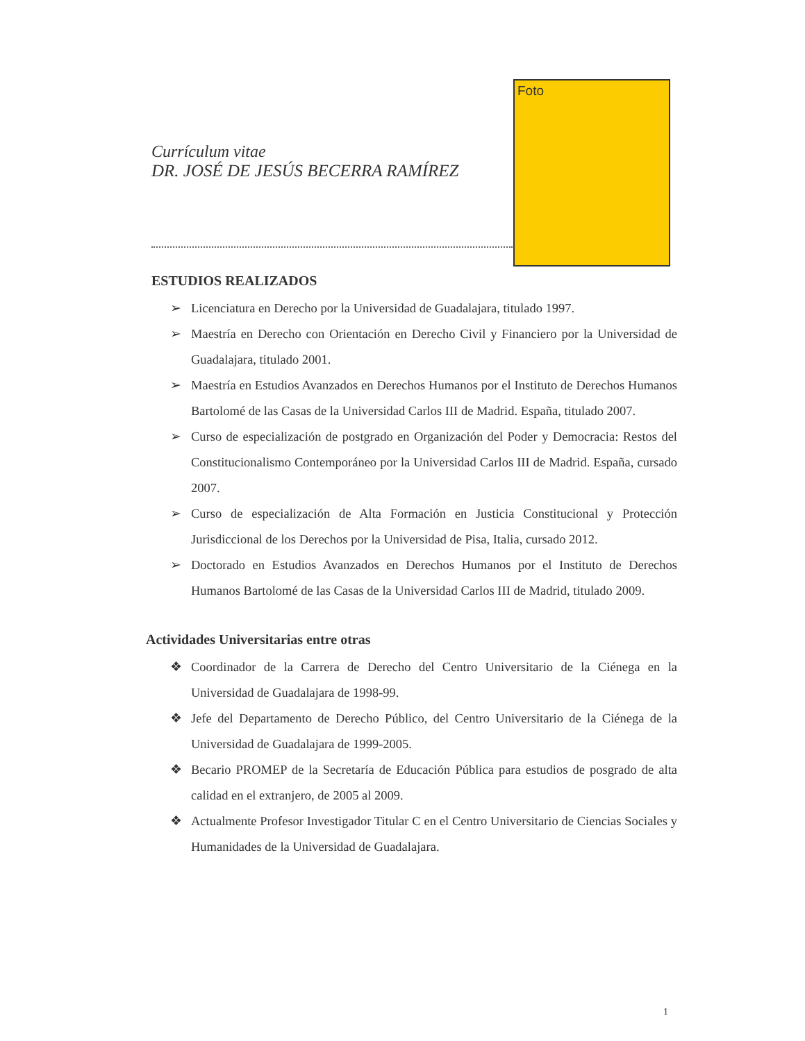Currículum vitae
DR. JOSÉ DE JESÚS BECERRA RAMÍREZ
Foto
ESTUDIOS REALIZADOS
➢ Licenciatura en Derecho por la Universidad de Guadalajara, titulado 1997.
➢ Maestría en Derecho con Orientación en Derecho Civil y Financiero por la Universidad de Guadalajara, titulado 2001.
➢ Maestría en Estudios Avanzados en Derechos Humanos por el Instituto de Derechos Humanos Bartolomé de las Casas de la Universidad Carlos III de Madrid. España, titulado 2007.
➢ Curso de especialización de postgrado en Organización del Poder y Democracia: Restos del Constitucionalismo Contemporáneo por la Universidad Carlos III de Madrid. España, cursado 2007.
➢ Curso de especialización de Alta Formación en Justicia Constitucional y Protección Jurisdiccional de los Derechos por la Universidad de Pisa, Italia, cursado 2012.
➢ Doctorado en Estudios Avanzados en Derechos Humanos por el Instituto de Derechos Humanos Bartolomé de las Casas de la Universidad Carlos III de Madrid, titulado 2009.
Actividades Universitarias entre otras
❖ Coordinador de la Carrera de Derecho del Centro Universitario de la Ciénega en la Universidad de Guadalajara de 1998-99.
❖ Jefe del Departamento de Derecho Público, del Centro Universitario de la Ciénega de la Universidad de Guadalajara de 1999-2005.
❖ Becario PROMEP de la Secretaría de Educación Pública para estudios de posgrado de alta calidad en el extranjero, de 2005 al 2009.
❖ Actualmente Profesor Investigador Titular C en el Centro Universitario de Ciencias Sociales y Humanidades de la Universidad de Guadalajara.
1